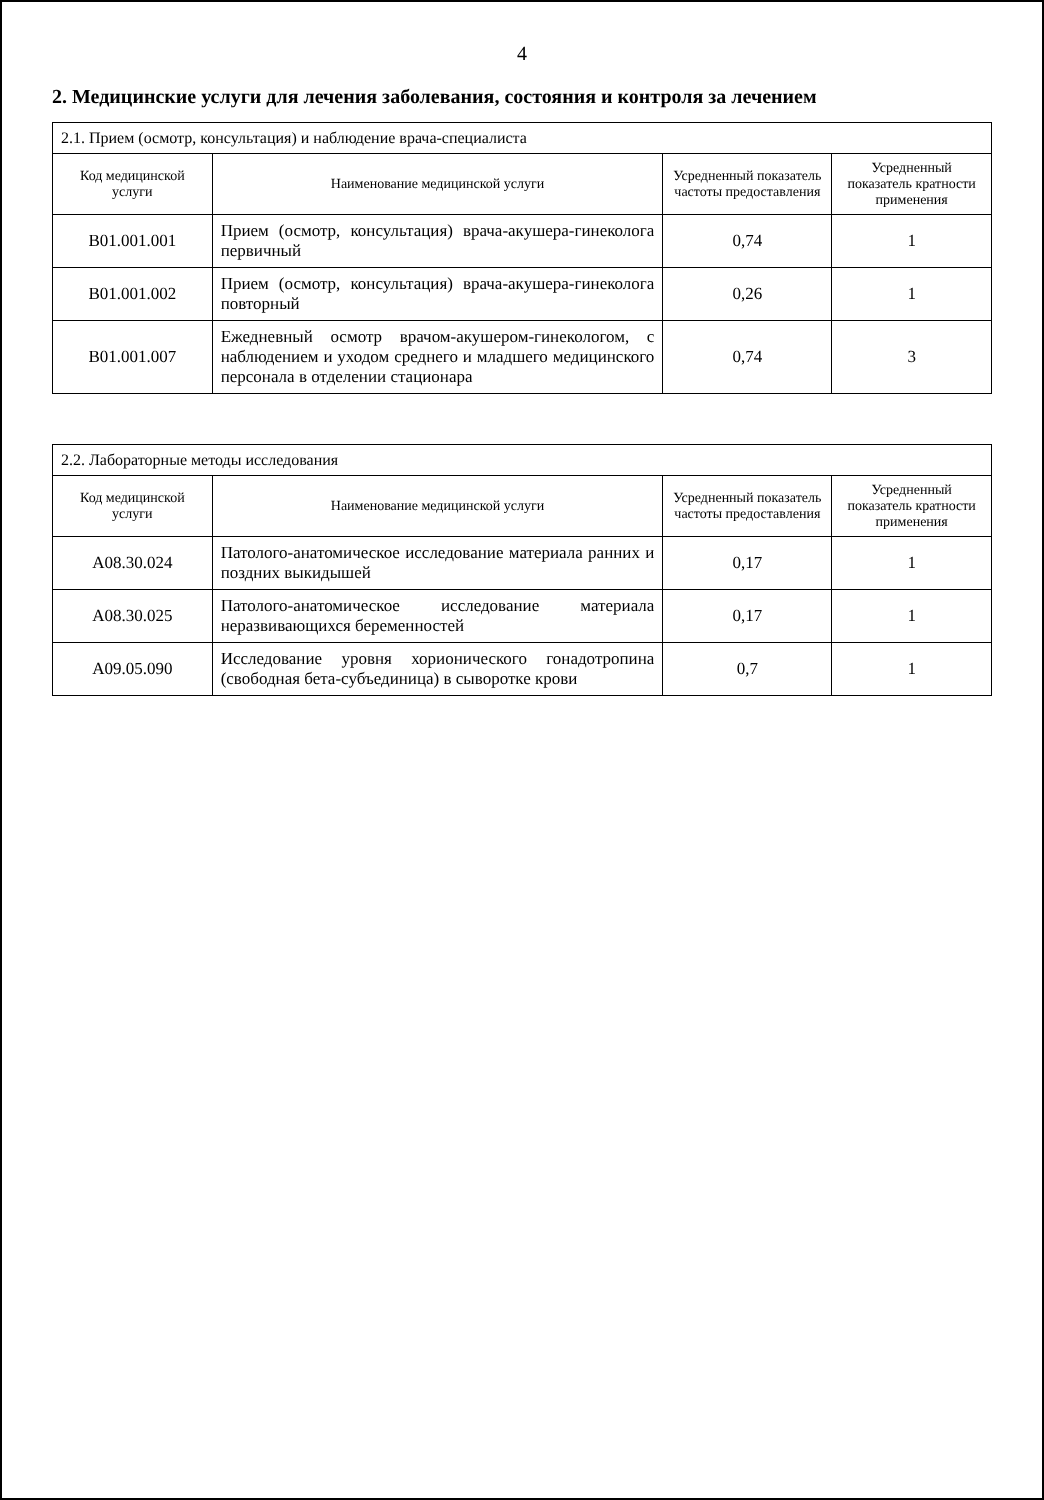4
2. Медицинские услуги для лечения заболевания, состояния и контроля за лечением
| 2.1. Прием (осмотр, консультация) и наблюдение врача-специалиста | | | |
| Код медицинской услуги | Наименование медицинской услуги | Усредненный показатель частоты предоставления | Усредненный показатель кратности применения |
| B01.001.001 | Прием (осмотр, консультация) врача-акушера-гинеколога первичный | 0,74 | 1 |
| B01.001.002 | Прием (осмотр, консультация) врача-акушера-гинеколога повторный | 0,26 | 1 |
| B01.001.007 | Ежедневный осмотр врачом-акушером-гинекологом, с наблюдением и уходом среднего и младшего медицинского персонала в отделении стационара | 0,74 | 3 |
| 2.2. Лабораторные методы исследования | | | |
| Код медицинской услуги | Наименование медицинской услуги | Усредненный показатель частоты предоставления | Усредненный показатель кратности применения |
| A08.30.024 | Патолого-анатомическое исследование материала ранних и поздних выкидышей | 0,17 | 1 |
| A08.30.025 | Патолого-анатомическое исследование материала неразвивающихся беременностей | 0,17 | 1 |
| A09.05.090 | Исследование уровня хорионического гонадотропина (свободная бета-субъединица) в сыворотке крови | 0,7 | 1 |